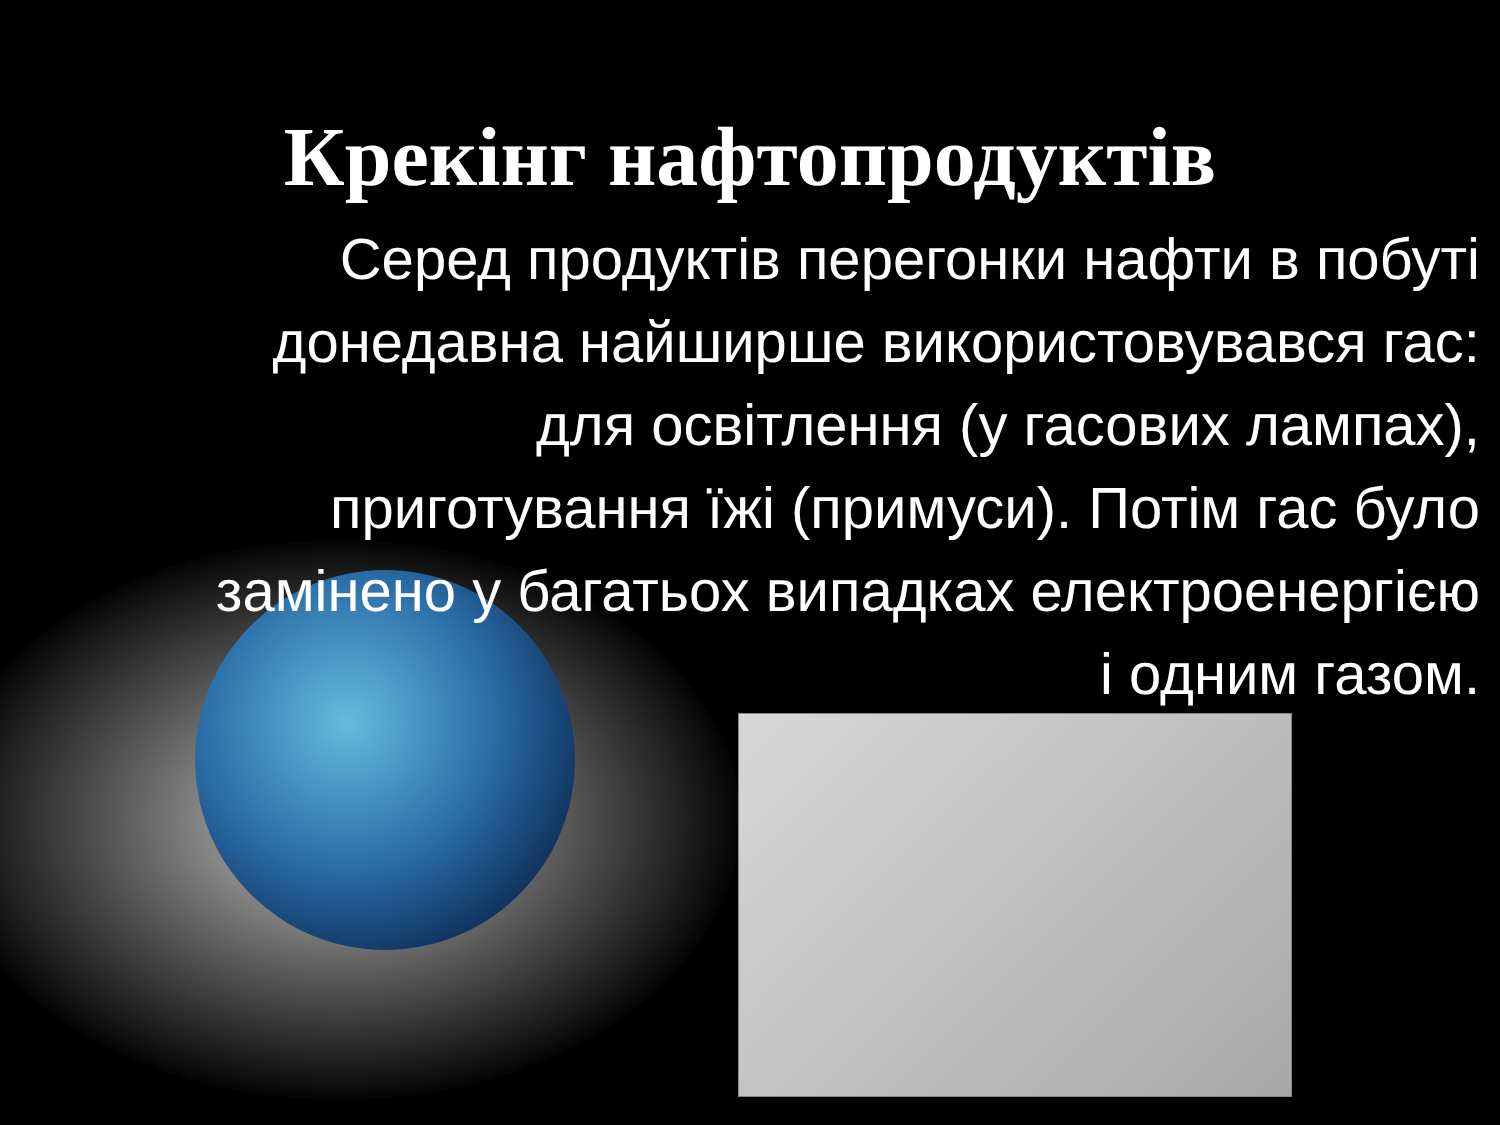Крекінг нафтопродуктів
Серед продуктів перегонки нафти в побуті донедавна найширше використовувався гас: для освітлення (у гасових лампах), приготування їжі (примуси). Потім гас було замінено у багатьох випадках електроенергією і одним газом.